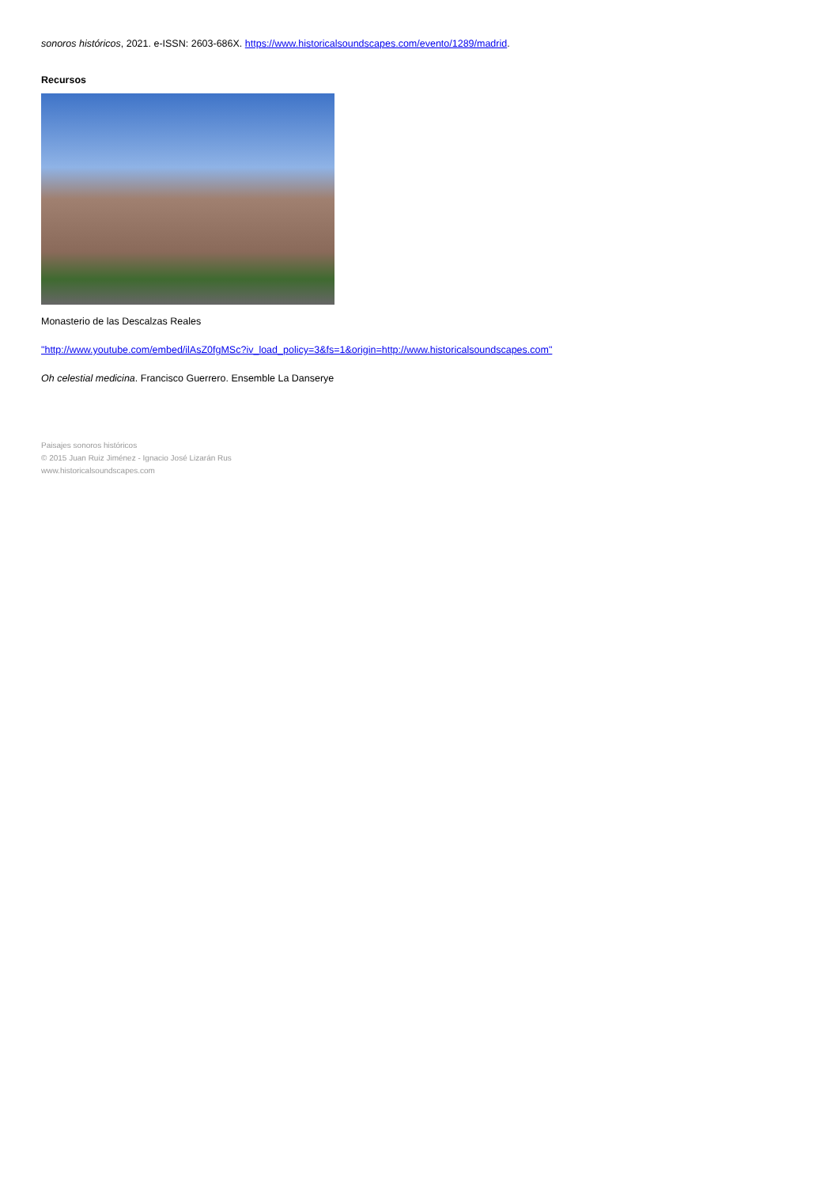sonoros históricos, 2021. e-ISSN: 2603-686X. https://www.historicalsoundscapes.com/evento/1289/madrid.
Recursos
Monasterio de las Descalzas Reales
"http://www.youtube.com/embed/ilAsZ0fgMSc?iv_load_policy=3&fs=1&origin=http://www.historicalsoundscapes.com"
Oh celestial medicina. Francisco Guerrero. Ensemble La Danserye
Paisajes sonoros históricos
© 2015 Juan Ruiz Jiménez - Ignacio José Lizarán Rus
www.historicalsoundscapes.com